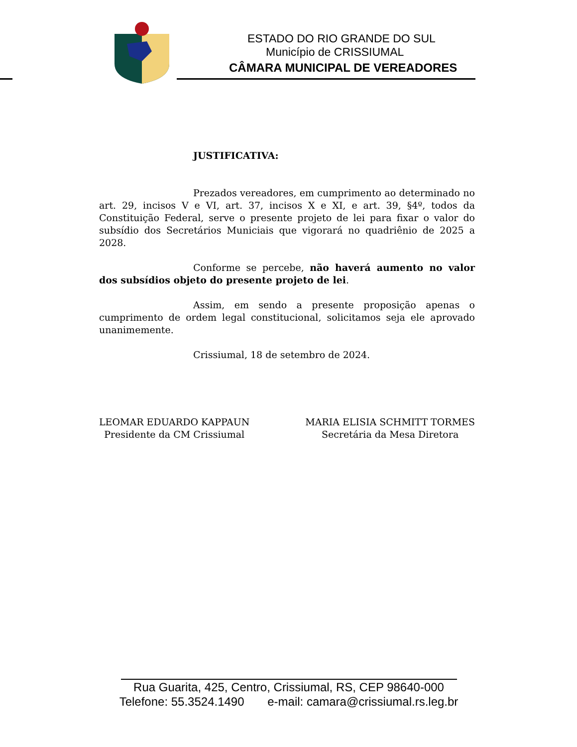ESTADO DO RIO GRANDE DO SUL
Município de CRISSIUMAL
CÂMARA MUNICIPAL DE VEREADORES
JUSTIFICATIVA:
Prezados vereadores, em cumprimento ao determinado no art. 29, incisos V e VI, art. 37, incisos X e XI, e art. 39, §4º, todos da Constituição Federal, serve o presente projeto de lei para fixar o valor do subsídio dos Secretários Municiais que vigorará no quadriênio de 2025 a 2028.
Conforme se percebe, não haverá aumento no valor dos subsídios objeto do presente projeto de lei.
Assim, em sendo a presente proposição apenas o cumprimento de ordem legal constitucional, solicitamos seja ele aprovado unanimemente.
Crissiumal, 18 de setembro de 2024.
LEOMAR EDUARDO KAPPAUN
Presidente da CM Crissiumal
MARIA ELISIA SCHMITT TORMES
Secretária da Mesa Diretora
Rua Guarita, 425, Centro, Crissiumal, RS, CEP 98640-000
Telefone: 55.3524.1490 e-mail: camara@crissiumal.rs.leg.br